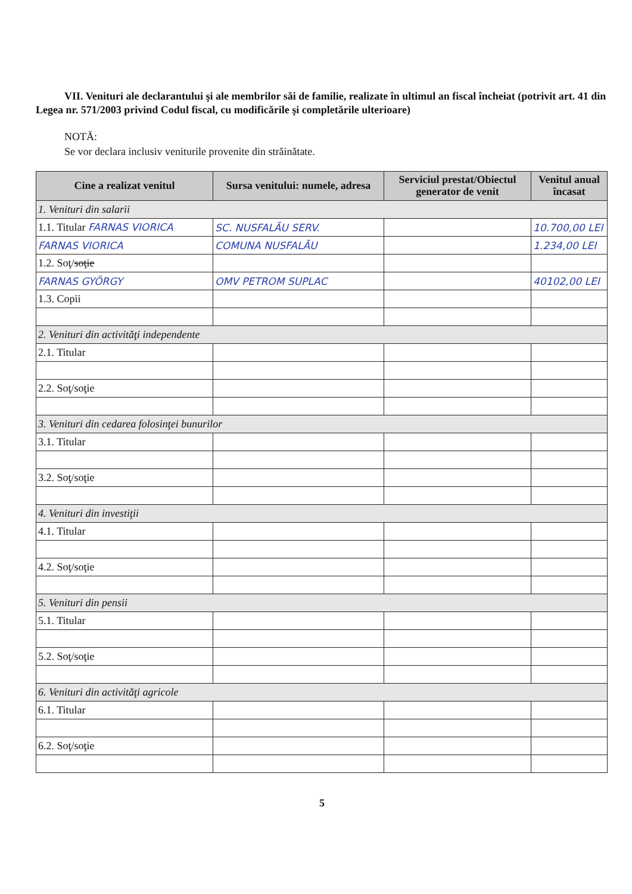VII. Venituri ale declarantului şi ale membrilor săi de familie, realizate în ultimul an fiscal încheiat (potrivit art. 41 din Legea nr. 571/2003 privind Codul fiscal, cu modificările şi completările ulterioare)
NOTĂ:
Se vor declara inclusiv veniturile provenite din străinătate.
| Cine a realizat venitul | Sursa venitului: numele, adresa | Serviciul prestat/Obiectul generator de venit | Venitul anual încasat |
| --- | --- | --- | --- |
| 1. Venituri din salarii | | | |
| 1.1. Titular FARNAS VIORICA | SC. NUSFALĂU SERV. | | 10.700,00 LEI |
| FARNAS VIORICA | COMUNA NUSFALĂU | | 1.234,00 LEI |
| 1.2. Soţ/ soţie | | | |
| FARNAS GYÖRGY | OMV PETROM SUPLAC | | 40102,00 LEI |
| 1.3. Copii | | | |
| 2. Venituri din activităţi independente | | | |
| 2.1. Titular | | | |
| 2.2. Soţ/soţie | | | |
| 3. Venituri din cedarea folosinţei bunurilor | | | |
| 3.1. Titular | | | |
| 3.2. Soţ/soţie | | | |
| 4. Venituri din investiţii | | | |
| 4.1. Titular | | | |
| 4.2. Soţ/soţie | | | |
| 5. Venituri din pensii | | | |
| 5.1. Titular | | | |
| 5.2. Soţ/soţie | | | |
| 6. Venituri din activităţi agricole | | | |
| 6.1. Titular | | | |
| 6.2. Soţ/soţie | | | |
5